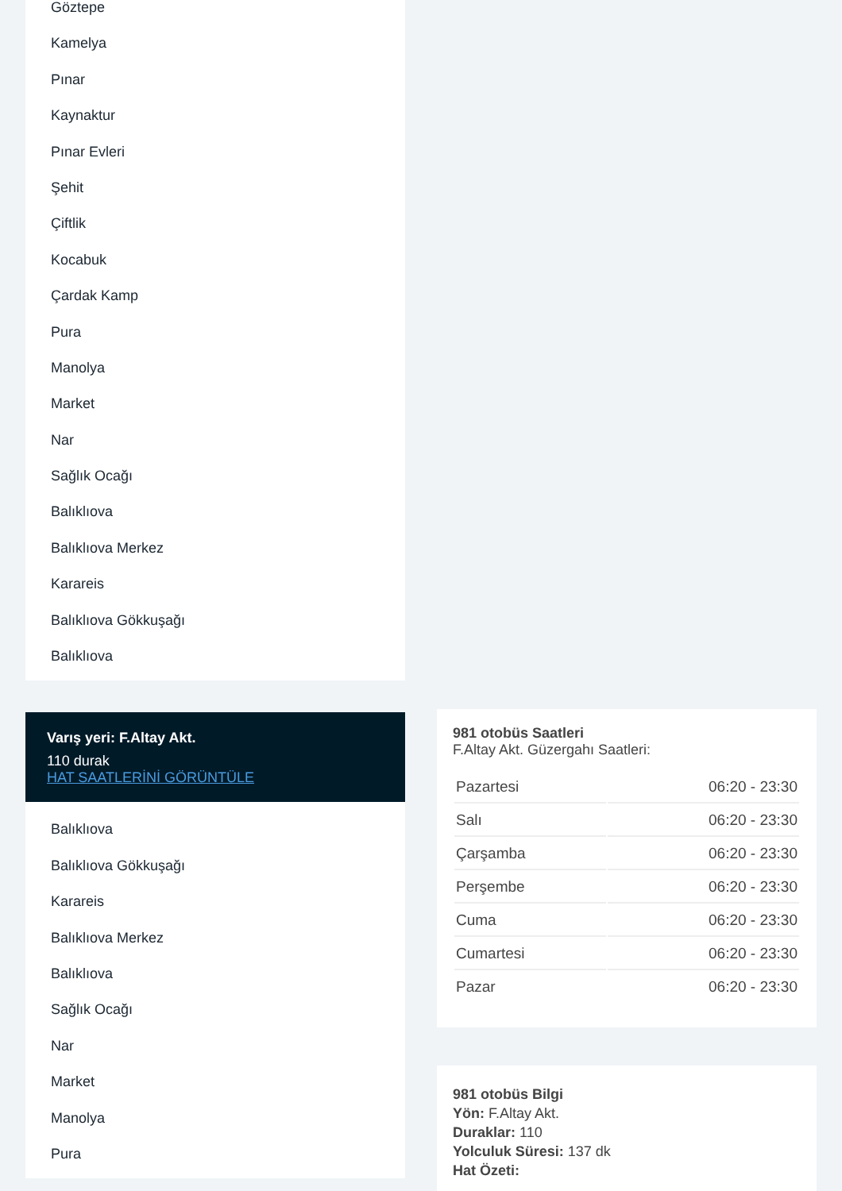Göztepe
Kamelya
Pınar
Kaynaktur
Pınar Evleri
Şehit
Çiftlik
Kocabuk
Çardak Kamp
Pura
Manolya
Market
Nar
Sağlık Ocağı
Balıklıova
Balıklıova Merkez
Karareis
Balıklıova Gökkuşağı
Balıklıova
Varış yeri: F.Altay Akt.
110 durak
HAT SAATLERİNİ GÖRÜNTÜLE
Balıklıova
Balıklıova Gökkuşağı
Karareis
Balıklıova Merkez
Balıklıova
Sağlık Ocağı
Nar
Market
Manolya
Pura
981 otobüs Saatleri
F.Altay Akt. Güzergahı Saatleri:
| Pazartesi | 06:20 - 23:30 |
| Salı | 06:20 - 23:30 |
| Çarşamba | 06:20 - 23:30 |
| Perşembe | 06:20 - 23:30 |
| Cuma | 06:20 - 23:30 |
| Cumartesi | 06:20 - 23:30 |
| Pazar | 06:20 - 23:30 |
981 otobüs Bilgi
Yön: F.Altay Akt.
Duraklar: 110
Yolculuk Süresi: 137 dk
Hat Özeti: